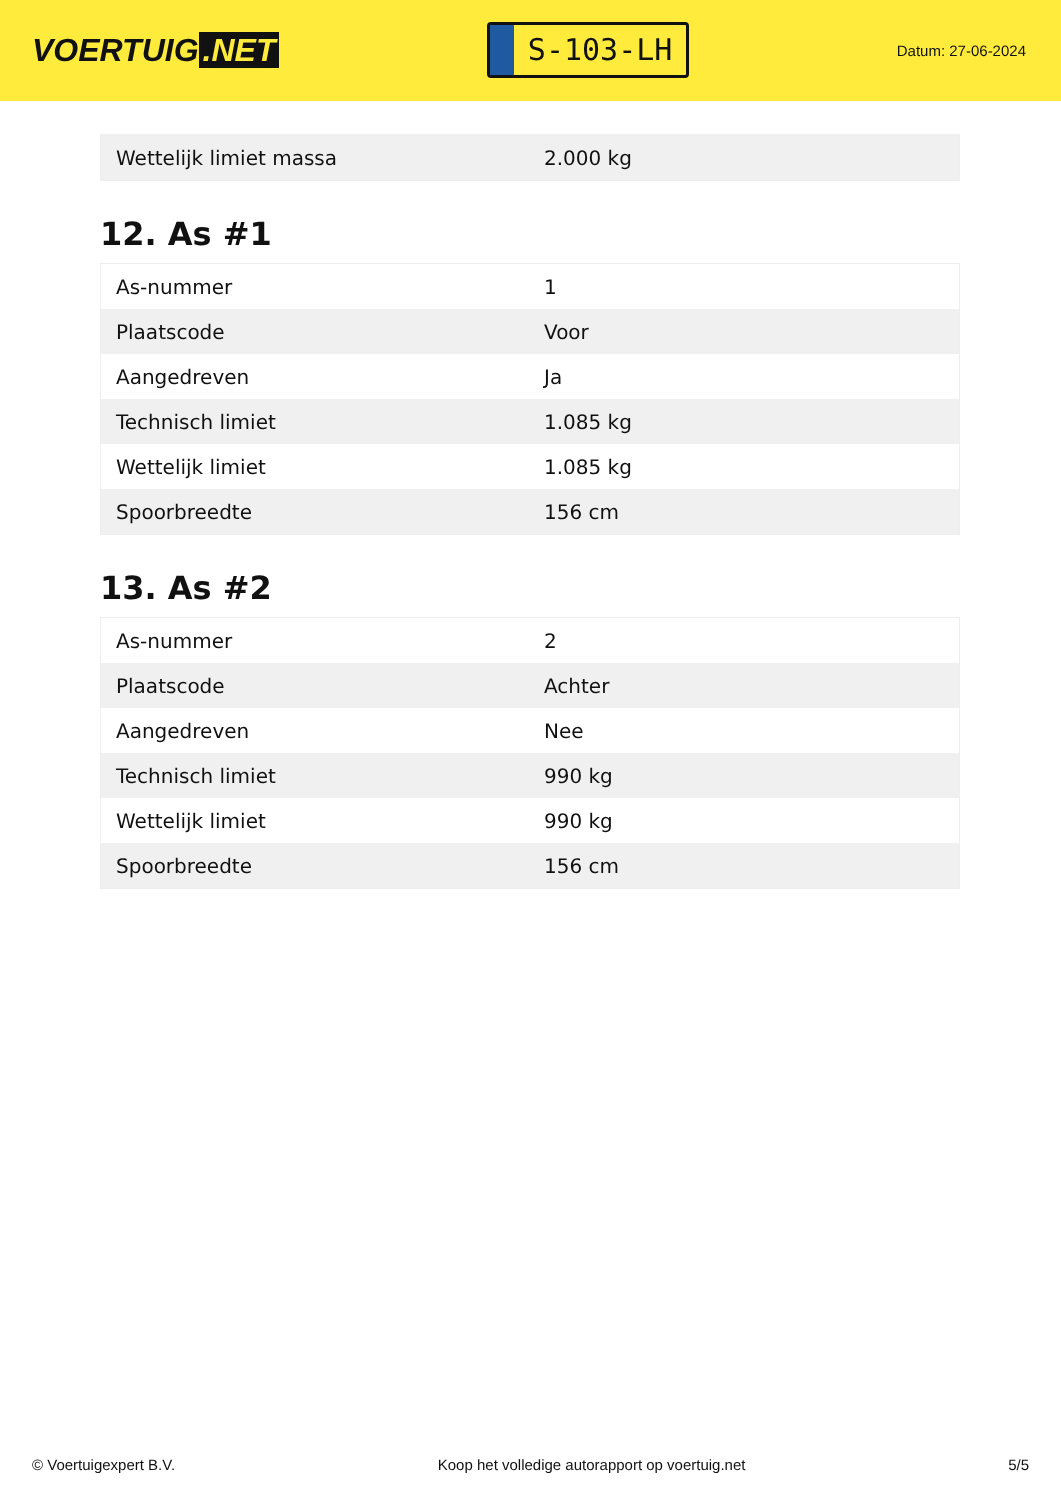VOERTUIG.NET
S-103-LH
Datum: 27-06-2024
| Wettelijk limiet massa | 2.000 kg |
12. As #1
| As-nummer | 1 |
| Plaatscode | Voor |
| Aangedreven | Ja |
| Technisch limiet | 1.085 kg |
| Wettelijk limiet | 1.085 kg |
| Spoorbreedte | 156 cm |
13. As #2
| As-nummer | 2 |
| Plaatscode | Achter |
| Aangedreven | Nee |
| Technisch limiet | 990 kg |
| Wettelijk limiet | 990 kg |
| Spoorbreedte | 156 cm |
© Voertuigexpert B.V. Koop het volledige autorapport op voertuig.net 5/5